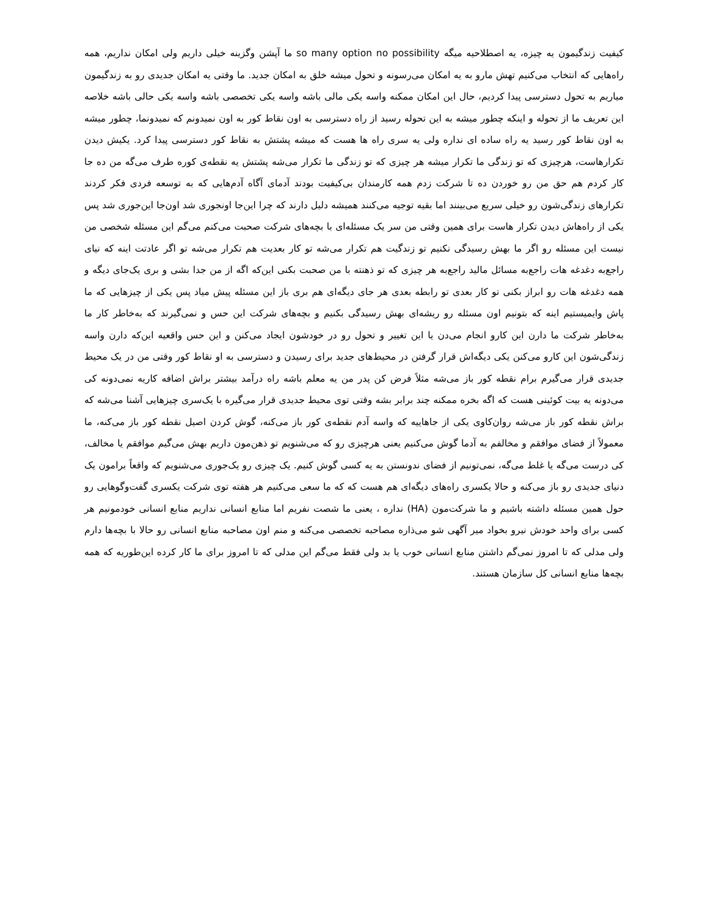کیفیت زندگیمون یه چیزه، یه اصطلاحیه میگه so many option no possibility ما آپشن وگزینه خیلی داریم ولی امکان نداریم، همه راه‌هایی که انتخاب می‌کنیم تهش مارو به یه امکان می‌رسونه و تحول میشه خلق به امکان جدید. ما وقتی یه امکان جدیدی رو به زندگیمون میاریم به تحول دسترسی پیدا کردیم، حال این امکان ممکنه واسه یکی مالی باشه واسه یکی تخصصی باشه واسه یکی حالی باشه خلاصه این تعریف ما از تحوله و اینکه چطور میشه به این تحوله رسید از راه دسترسی به اون نقاط کور به اون نمیدونم که نمیدونما، چطور میشه به اون نقاط کور رسید یه راه ساده ای نداره ولی یه سری راه ها هست که میشه پشتش به نقاط کور دسترسی پیدا کرد. یکیش دیدن تکرارهاست، هرچیزی که تو زندگی ما تکرار میشه هر چیزی که تو زندگی ما تکرار می‌شه پشتش یه نقطه‌ی کوره طرف می‌گه من ده جا کار کردم هم حق من رو خوردن ده تا شرکت زدم همه کارمندان بی‌کیفیت بودند آدمای آگاه آدم‌هایی که به توسعه فردی فکر کردند تکرارهای زندگی‌شون رو خیلی سریع می‌بینند اما بقیه توجیه می‌کنند همیشه دلیل دارند که چرا این‌جا اونجوری شد اون‌جا این‌جوری شد پس یکی از راه‌هاش دیدن تکرار هاست برای همین وقتی من سر یک مسئله‌ای با بچه‌های شرکت صحبت می‌کنم می‌گم این مسئله شخصی من نیست این مسئله رو اگر ما بهش رسیدگی نکنیم تو زندگیت هم تکرار می‌شه تو کار بعدیت هم تکرار می‌شه تو اگر عادتت اینه که نیای راجع‌به دغدغه هات راجع‌به مسائل مالید راجع‌به هر چیزی که تو ذهنته با من صحبت بکنی این‌که اگه از من جدا بشی و بری یک‌جای دیگه و همه دغدغه هات رو ابراز بکنی تو کار بعدی تو رابطه بعدی هر جای دیگه‌ای هم بری باز این مسئله پیش میاد پس یکی از چیزهایی که ما پاش وایمیستیم اینه که بتونیم اون مسئله رو ریشه‌ای بهش رسیدگی بکنیم و بچه‌های شرکت این حس و نمی‌گیرند که به‌خاطر کار ما به‌خاطر شرکت ما دارن این کارو انجام می‌دن یا این تغییر و تحول رو در خودشون ایجاد می‌کنن و این حس واقعیه این‌که دارن واسه زندگی‌شون این کارو می‌کنن یکی دیگه‌اش قرار گرفتن در محیط‌های جدید برای رسیدن و دسترسی به او نقاط کور وقتی من در یک محیط جدیدی قرار می‌گیرم برام نقطه کور باز می‌شه مثلاً فرض کن پدر من یه معلم باشه راه درآمد بیشتر براش اضافه کاریه نمی‌دونه کی می‌دونه یه بیت کوئینی هست که اگه بخره ممکنه چند برابر بشه وقتی توی محیط جدیدی قرار می‌گیره با یک‌سری چیزهایی آشنا می‌شه که براش نقطه کور باز می‌شه روان‌کاوی یکی از جاهاییه که واسه آدم نقطه‌ی کور باز می‌کنه، گوش کردن اصیل نقطه کور باز می‌کنه، ما معمولاً از فضای موافقم و مخالفم به آدما گوش می‌کنیم یعنی هرچیزی رو که می‌شنویم تو ذهن‌مون داریم بهش می‌گیم موافقم یا مخالف، کی درست می‌گه یا غلط می‌گه، نمی‌تونیم از فضای ندونستن به یه کسی گوش کنیم. یک چیزی رو یک‌جوری می‌شنویم که واقعاً برامون یک دنیای جدیدی رو باز می‌کنه و حالا یکسری راه‌های دیگه‌ای هم هست که که ما سعی می‌کنیم هر هفته توی شرکت یکسری گفت‌وگوهایی رو حول همین مسئله داشته باشیم و ما شرکت‌مون (HA) نداره ، یعنی ما شصت نفریم اما منابع انسانی نداریم منابع انسانی خودمونیم هر کسی برای واحد خودش نیرو بخواد میر آگهی شو می‌ذاره مصاحبه تخصصی می‌کنه و منم اون مصاحبه منابع انسانی رو حالا با بچه‌ها دارم ولی مدلی که تا امروز نمی‌گم داشتن منابع انسانی خوب یا بد ولی فقط می‌گم این مدلی که تا امروز برای ما کار کرده این‌طوریه که همه بچه‌ها منابع انسانی کل سازمان هستند.